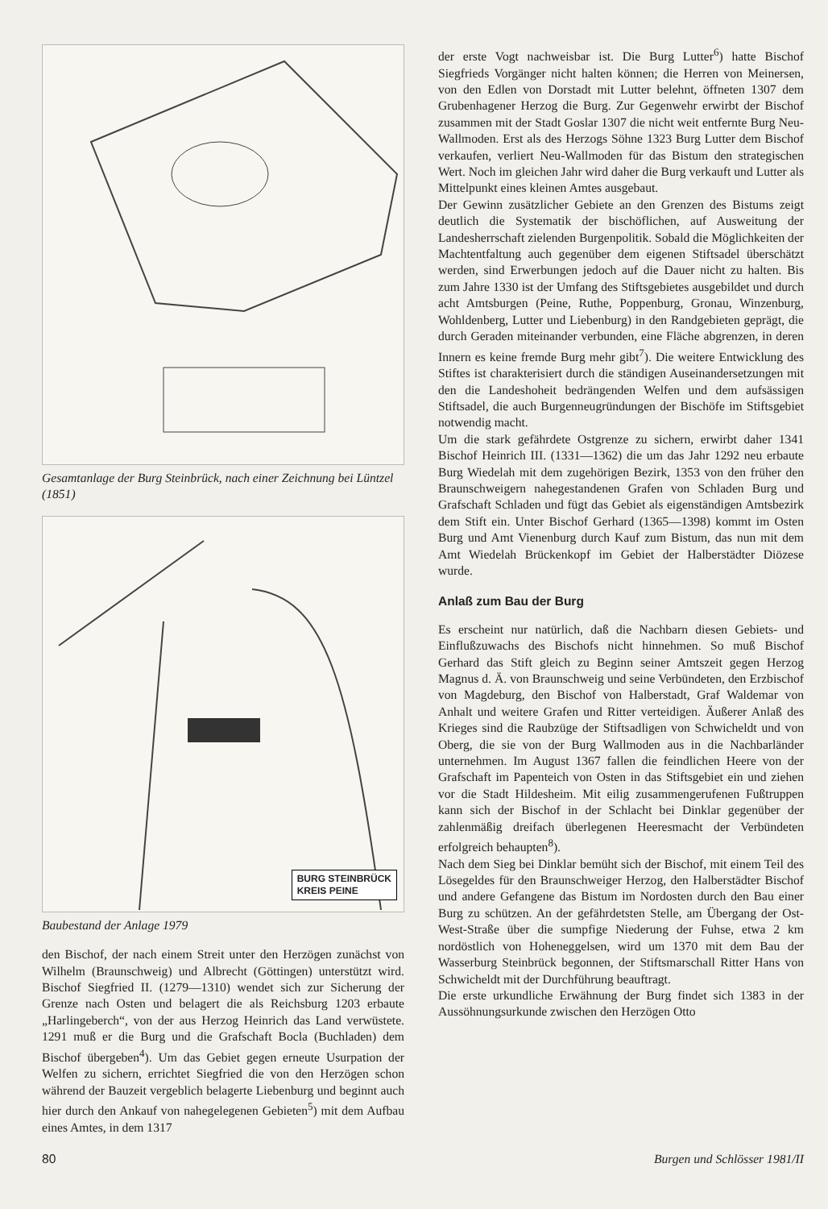Gesamtanlage der Burg Steinbrück, nach einer Zeichnung bei Lüntzel (1851)
BURG STEINBRÜCK
KREIS PEINE
Baubestand der Anlage 1979
den Bischof, der nach einem Streit unter den Herzögen zunächst von Wilhelm (Braunschweig) und Albrecht (Göttingen) unterstützt wird. Bischof Siegfried II. (1279—1310) wendet sich zur Sicherung der Grenze nach Osten und belagert die als Reichsburg 1203 erbaute „Harlingeberch“, von der aus Herzog Heinrich das Land verwüstete. 1291 muß er die Burg und die Grafschaft Bocla (Buchladen) dem Bischof übergeben<sup>4</sup>). Um das Gebiet gegen erneute Usurpation der Welfen zu sichern, errichtet Siegfried die von den Herzögen schon während der Bauzeit vergeblich belagerte Liebenburg und beginnt auch hier durch den Ankauf von nahegelegenen Gebieten<sup>5</sup>) mit dem Aufbau eines Amtes, in dem 1317
der erste Vogt nachweisbar ist. Die Burg Lutter<sup>6</sup>) hatte Bischof Siegfrieds Vorgänger nicht halten können; die Herren von Meinersen, von den Edlen von Dorstadt mit Lutter belehnt, öffneten 1307 dem Grubenhagener Herzog die Burg. Zur Gegenwehr erwirbt der Bischof zusammen mit der Stadt Goslar 1307 die nicht weit entfernte Burg Neu-Wallmoden. Erst als des Herzogs Söhne 1323 Burg Lutter dem Bischof verkaufen, verliert Neu-Wallmoden für das Bistum den strategischen Wert. Noch im gleichen Jahr wird daher die Burg verkauft und Lutter als Mittelpunkt eines kleinen Amtes ausgebaut.
Der Gewinn zusätzlicher Gebiete an den Grenzen des Bistums zeigt deutlich die Systematik der bischöflichen, auf Ausweitung der Landesherrschaft zielenden Burgenpolitik. Sobald die Möglichkeiten der Machtentfaltung auch gegenüber dem eigenen Stiftsadel überschätzt werden, sind Erwerbungen jedoch auf die Dauer nicht zu halten. Bis zum Jahre 1330 ist der Umfang des Stiftsgebietes ausgebildet und durch acht Amtsburgen (Peine, Ruthe, Poppenburg, Gronau, Winzenburg, Wohldenberg, Lutter und Liebenburg) in den Randgebieten geprägt, die durch Geraden miteinander verbunden, eine Fläche abgrenzen, in deren Innern es keine fremde Burg mehr gibt<sup>7</sup>). Die weitere Entwicklung des Stiftes ist charakterisiert durch die ständigen Auseinandersetzungen mit den die Landeshoheit bedrängenden Welfen und dem aufsässigen Stiftsadel, die auch Burgenneugründungen der Bischöfe im Stiftsgebiet notwendig macht.
Um die stark gefährdete Ostgrenze zu sichern, erwirbt daher 1341 Bischof Heinrich III. (1331—1362) die um das Jahr 1292 neu erbaute Burg Wiedelah mit dem zugehörigen Bezirk, 1353 von den früher den Braunschweigern nahegestandenen Grafen von Schladen Burg und Grafschaft Schladen und fügt das Gebiet als eigenständigen Amtsbezirk dem Stift ein. Unter Bischof Gerhard (1365—1398) kommt im Osten Burg und Amt Vienenburg durch Kauf zum Bistum, das nun mit dem Amt Wiedelah Brückenkopf im Gebiet der Halberstädter Diözese wurde.
Anlaß zum Bau der Burg
Es erscheint nur natürlich, daß die Nachbarn diesen Gebiets- und Einflußzuwachs des Bischofs nicht hinnehmen. So muß Bischof Gerhard das Stift gleich zu Beginn seiner Amtszeit gegen Herzog Magnus d. Ä. von Braunschweig und seine Verbündeten, den Erzbischof von Magdeburg, den Bischof von Halberstadt, Graf Waldemar von Anhalt und weitere Grafen und Ritter verteidigen. Äußerer Anlaß des Krieges sind die Raubzüge der Stiftsadligen von Schwicheldt und von Oberg, die sie von der Burg Wallmoden aus in die Nachbarländer unternehmen. Im August 1367 fallen die feindlichen Heere von der Grafschaft im Papenteich von Osten in das Stiftsgebiet ein und ziehen vor die Stadt Hildesheim. Mit eilig zusammengerufenen Fußtruppen kann sich der Bischof in der Schlacht bei Dinklar gegenüber der zahlenmäßig dreifach überlegenen Heeresmacht der Verbündeten erfolgreich behaupten<sup>8</sup>).
Nach dem Sieg bei Dinklar bemüht sich der Bischof, mit einem Teil des Lösegeldes für den Braunschweiger Herzog, den Halberstädter Bischof und andere Gefangene das Bistum im Nordosten durch den Bau einer Burg zu schützen. An der gefährdetsten Stelle, am Übergang der Ost-West-Straße über die sumpfige Niederung der Fuhse, etwa 2 km nordöstlich von Hoheneggelsen, wird um 1370 mit dem Bau der Wasserburg Steinbrück begonnen, der Stiftsmarschall Ritter Hans von Schwicheldt mit der Durchführung beauftragt.
Die erste urkundliche Erwähnung der Burg findet sich 1383 in der Aussöhnungsurkunde zwischen den Herzögen Otto
80 Burgen und Schlösser 1981/II